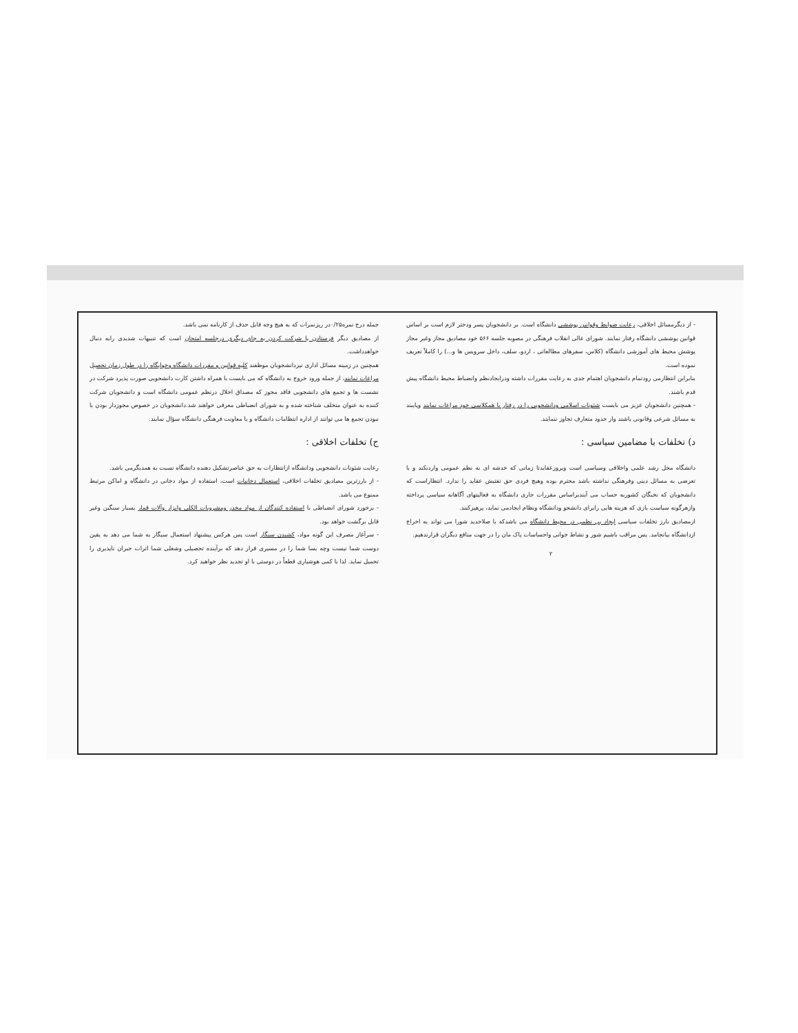جمله درج نمره۰/۲۵در ریزنمرات که به هیچ وجه قابل حذف از کارنامه نمی باشد.
از مصادیق دیگر فرستادن یا شرکت کردن به جای دیگری درجلسه امتحان است که تنبیهات شدیدی رابه دنبال خواهدداشت.
همچنین در زمینه مسائل اداری نیزدانشجویان موظفند کلیه قوانین و مقررات دانشگاه وخوابگاه را در طول زمان تحصیل مراعات نمایند، از جمله ورود خروج به دانشگاه که می بایست با همراه داشتن کارت دانشجویی صورت پذیرد شرکت در نشست ها و تجمع های دانشجویی فاقد مجوز که مصداق اخلال درنظم عمومی دانشگاه است و دانشجویان شرکت کننده به عنوان متخلف شناخته شده و به شورای انضباطی معرفی خواهند شد.دانشجویان در خصوص مجوزدار بودن یا نبودن تجمع ها می توانند از اداره انتظامات دانشگاه و یا معاونت فرهنگی دانشگاه سؤال نمایند.
ج) تخلفات اخلاقی :
رعایت شئونات دانشجویی ودانشگاه ازانتظارات به حق عناصرتشکیل دهنده دانشگاه نسبت به همدیگرمی باشد.
- از بارزترین مصادیق تخلفات اخلاقی، استعمال دخانیات است، استفاده از مواد دخانی در دانشگاه و اماکن مرتبط ممنوع می باشد.
- برخورد شورای انضباطی با استفاده کنندگان از مواد مخدر ومشروبات الکلی وابزار وآلات قمار بسیار سنگین وغیر قابل برگشت خواهد بود.
- سرآغاز مصرف این گونه مواد، کشیدن سیگار است پس هرکس پیشنهاد استعمال سیگار به شما می دهد به یقین دوست شما نیست وچه بسا شما را در مسیری قرار دهد که برآینده تحصیلی وشغلی شما اثرات جبران ناپذیری را تحمیل نماید. لذا با کمی هوشیاری قطعاً در دوستی با او تجدید نظر خواهید کرد.
- از دیگرمسائل اخلاقی، رعایت ضوابط وقوانین پوششی دانشگاه است. بر دانشجویان پسر ودختر لازم است بر اساس قوانین پوششی دانشگاه رفتار نمایند. شورای عالی انقلاب فرهنگی در مصوبه جلسه ۵۶۶ خود مصادیق مجاز وغیر مجاز پوشش محیط های آموزشی دانشگاه (کلاس، سفرهای مطالعاتی ، اردو، سلف، داخل سرویس ها و...) را کاملاً تعریف نموده است.
بنابراین انتظارمی رودتمام دانشجویان اهتمام جدی به رعایت مقررات داشته ودرایجادنظم وانضباط محیط دانشگاه پیش قدم باشند.
- همچنین دانشجویان عزیز می بایست شئونات اسلامی ودانشجویی را در رفتار با همکلاسی خود مراعات نمایند وپایبند به مسائل شرعی وقانونی باشند واز حدود متعارف تجاوز ننمایند.
د) تخلفات با مضامین سیاسی :
دانشگاه محل رشد علمی واخلاقی وسیاسی است وبروزعقایدتا زمانی که خدشه ای به نظم عمومی واردنکند و با تعرضی به مسائل دینی وفرهنگی نداشته باشد محترم بوده وهیچ فردی حق تفتیش عقاید را ندارد. انتظاراست که دانشجویان که نخبگان کشوربه حساب می آیندبراساس مقررات جاری دانشگاه به فعالیتهای آگاهانه سیاسی پرداخته وازهرگونه سیاست بازی که هزینه هایی رابرای دانشجو ودانشگاه ونظام ایجادمی نماید، پرهیزکنند.
ازمصادیق بارز تخلفات سیاسی ایجاد بی نظمی در محیط دانشگاه می باشدکه با صلاحدید شورا می تواند به اخراج ازدانشگاه بیانجامد. پس مراقب باشیم شور و نشاط جوانی واحساسات پاک مان را در جهت منافع دیگران قرارندهیم.
۲